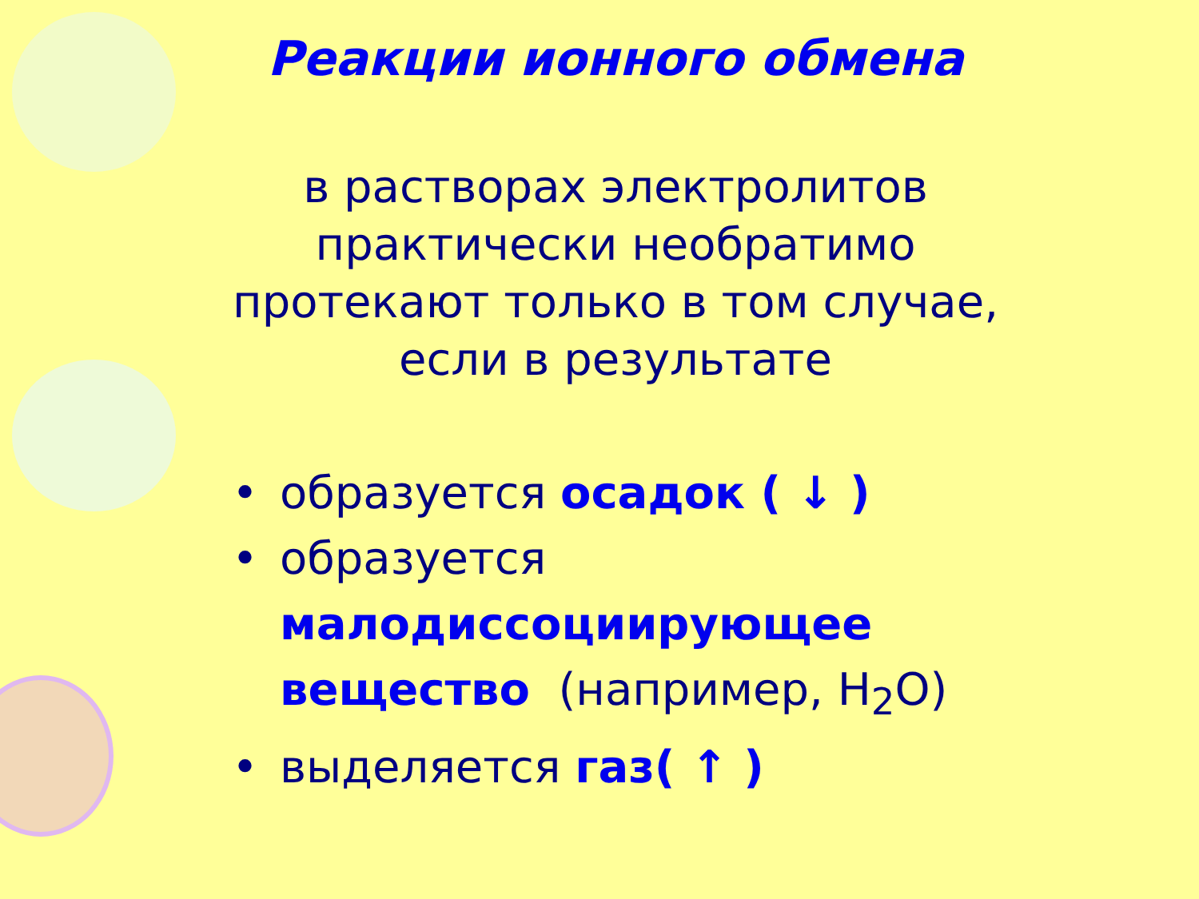Реакции ионного обмена
в растворах электролитов
практически необратимо
протекают только в том случае,
если в результате
• образуется осадок ( ↓ )
• образуется малодиссоциирующее вещество (например, H<sub>2</sub>O)
• выделяется газ( ↑ )